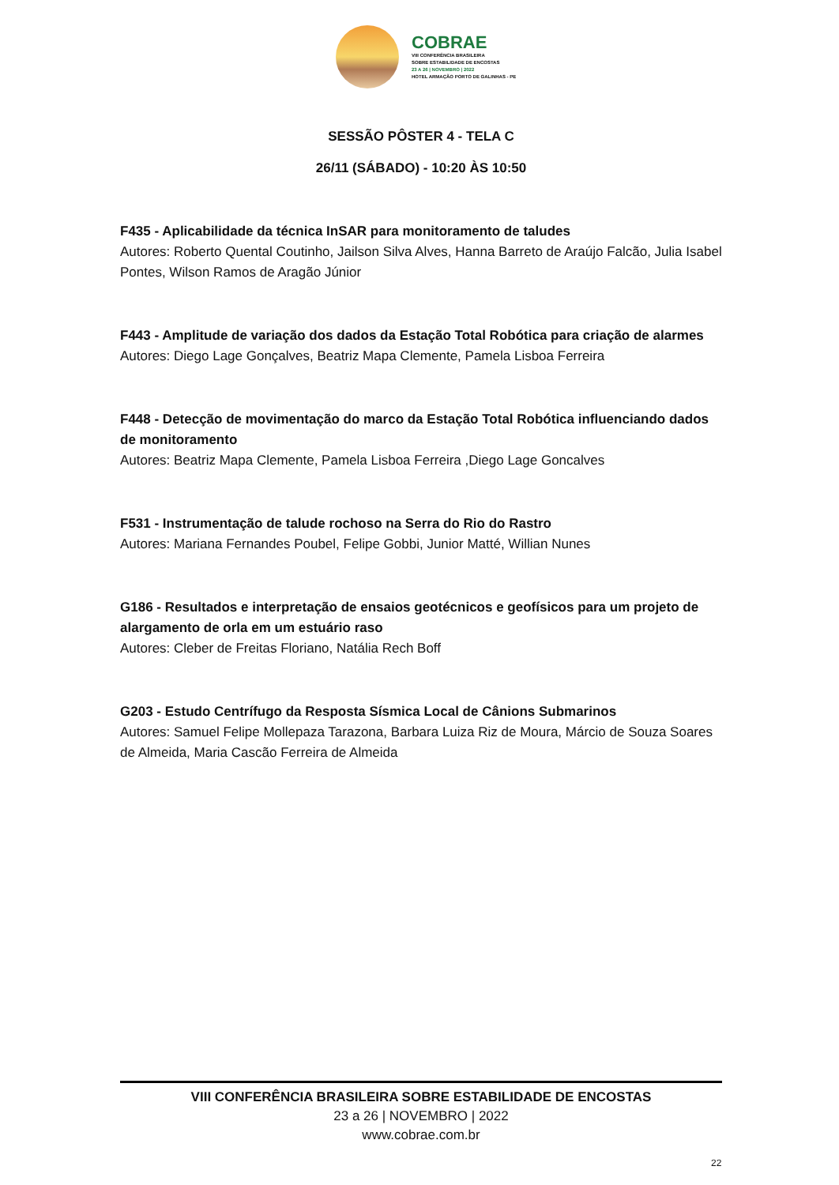COBRAE
VIII CONFERÊNCIA BRASILEIRA
SOBRE ESTABILIDADE DE ENCOSTAS
23 A 26 | NOVEMBRO | 2022
HOTEL ARMAÇÃO PORTO DE GALINHAS - PE
SESSÃO PÔSTER 4 - TELA C
26/11 (SÁBADO) - 10:20 ÀS 10:50
F435 - Aplicabilidade da técnica InSAR para monitoramento de taludes
Autores: Roberto Quental Coutinho, Jailson Silva Alves, Hanna Barreto de Araújo Falcão, Julia Isabel Pontes, Wilson Ramos de Aragão Júnior
F443 - Amplitude de variação dos dados da Estação Total Robótica para criação de alarmes
Autores: Diego Lage Gonçalves, Beatriz Mapa Clemente, Pamela Lisboa Ferreira
F448 - Detecção de movimentação do marco da Estação Total Robótica influenciando dados de monitoramento
Autores: Beatriz Mapa Clemente, Pamela Lisboa Ferreira ,Diego Lage Goncalves
F531 - Instrumentação de talude rochoso na Serra do Rio do Rastro
Autores: Mariana Fernandes Poubel, Felipe Gobbi, Junior Matté, Willian Nunes
G186 - Resultados e interpretação de ensaios geotécnicos e geofísicos para um projeto de alargamento de orla em um estuário raso
Autores: Cleber de Freitas Floriano, Natália Rech Boff
G203 - Estudo Centrífugo da Resposta Sísmica Local de Cânions Submarinos
Autores: Samuel Felipe Mollepaza Tarazona, Barbara Luiza Riz de Moura, Márcio de Souza Soares de Almeida, Maria Cascão Ferreira de Almeida
VIII CONFERÊNCIA BRASILEIRA SOBRE ESTABILIDADE DE ENCOSTAS
23 a 26 | NOVEMBRO | 2022
www.cobrae.com.br
22